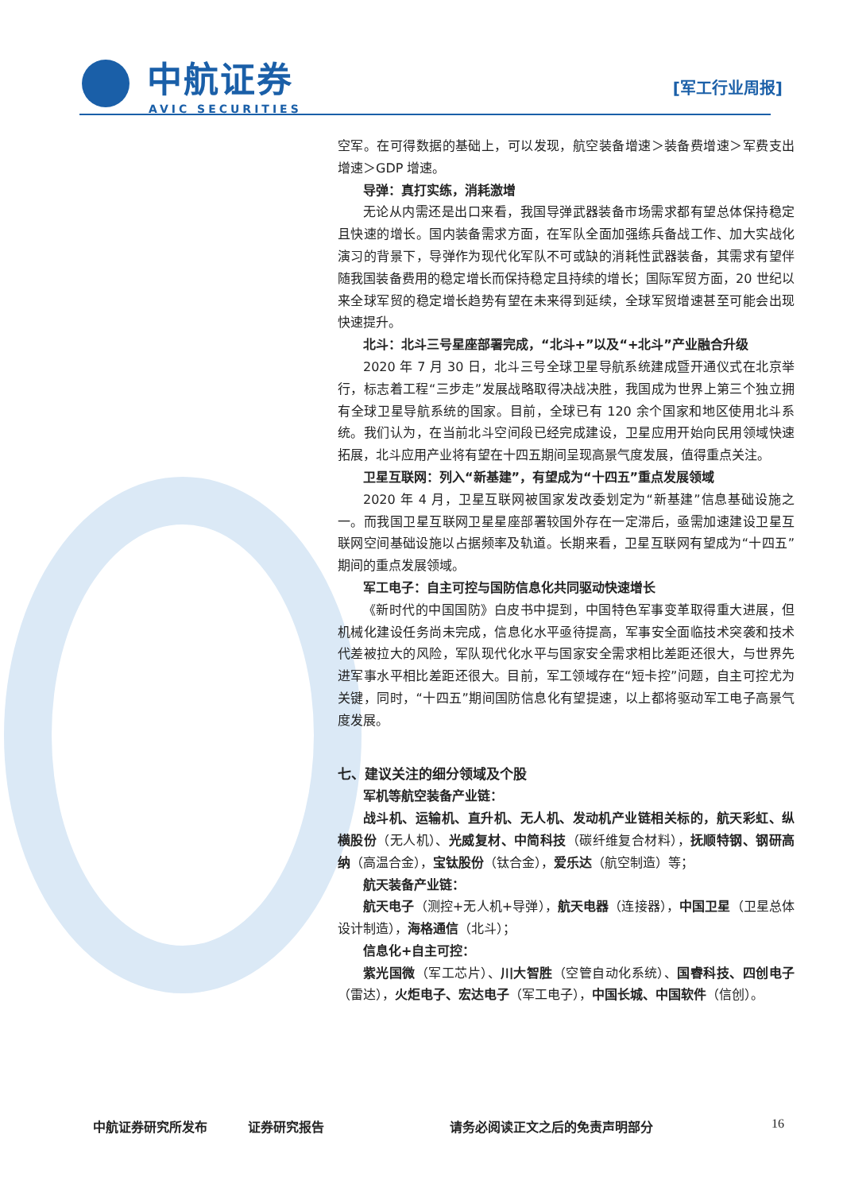中航证券
AVIC SECURITIES
[军工行业周报]
空军。在可得数据的基础上，可以发现，航空装备增速＞装备费增速＞军费支出增速＞GDP 增速。
导弹：真打实练，消耗激增
无论从内需还是出口来看，我国导弹武器装备市场需求都有望总体保持稳定且快速的增长。国内装备需求方面，在军队全面加强练兵备战工作、加大实战化演习的背景下，导弹作为现代化军队不可或缺的消耗性武器装备，其需求有望伴随我国装备费用的稳定增长而保持稳定且持续的增长；国际军贸方面，20 世纪以来全球军贸的稳定增长趋势有望在未来得到延续，全球军贸增速甚至可能会出现快速提升。
北斗：北斗三号星座部署完成，“北斗+”以及“+北斗”产业融合升级
2020 年 7 月 30 日，北斗三号全球卫星导航系统建成暨开通仪式在北京举行，标志着工程“三步走”发展战略取得决战决胜，我国成为世界上第三个独立拥有全球卫星导航系统的国家。目前，全球已有 120 余个国家和地区使用北斗系统。我们认为，在当前北斗空间段已经完成建设，卫星应用开始向民用领域快速拓展，北斗应用产业将有望在十四五期间呈现高景气度发展，值得重点关注。
卫星互联网：列入“新基建”，有望成为“十四五”重点发展领域
2020 年 4 月，卫星互联网被国家发改委划定为“新基建”信息基础设施之一。而我国卫星互联网卫星星座部署较国外存在一定滞后，亟需加速建设卫星互联网空间基础设施以占据频率及轨道。长期来看，卫星互联网有望成为“十四五”期间的重点发展领域。
军工电子：自主可控与国防信息化共同驱动快速增长
《新时代的中国国防》白皮书中提到，中国特色军事变革取得重大进展，但机械化建设任务尚未完成，信息化水平亟待提高，军事安全面临技术突袭和技术代差被拉大的风险，军队现代化水平与国家安全需求相比差距还很大，与世界先进军事水平相比差距还很大。目前，军工领域存在“短卡控”问题，自主可控尤为关键，同时，“十四五”期间国防信息化有望提速，以上都将驱动军工电子高景气度发展。
七、建议关注的细分领域及个股
军机等航空装备产业链：
战斗机、运输机、直升机、无人机、发动机产业链相关标的，航天彩虹、纵横股份（无人机）、光威复材、中简科技（碳纤维复合材料），抚顺特钢、钢研高纳（高温合金），宝钛股份（钛合金），爱乐达（航空制造）等；
航天装备产业链：
航天电子（测控+无人机+导弹），航天电器（连接器），中国卫星（卫星总体设计制造），海格通信（北斗）；
信息化+自主可控：
紫光国微（军工芯片）、川大智胜（空管自动化系统）、国睿科技、四创电子（雷达），火炬电子、宏达电子（军工电子），中国长城、中国软件（信创）。
中航证券研究所发布 证券研究报告 请务必阅读正文之后的免责声明部分 16